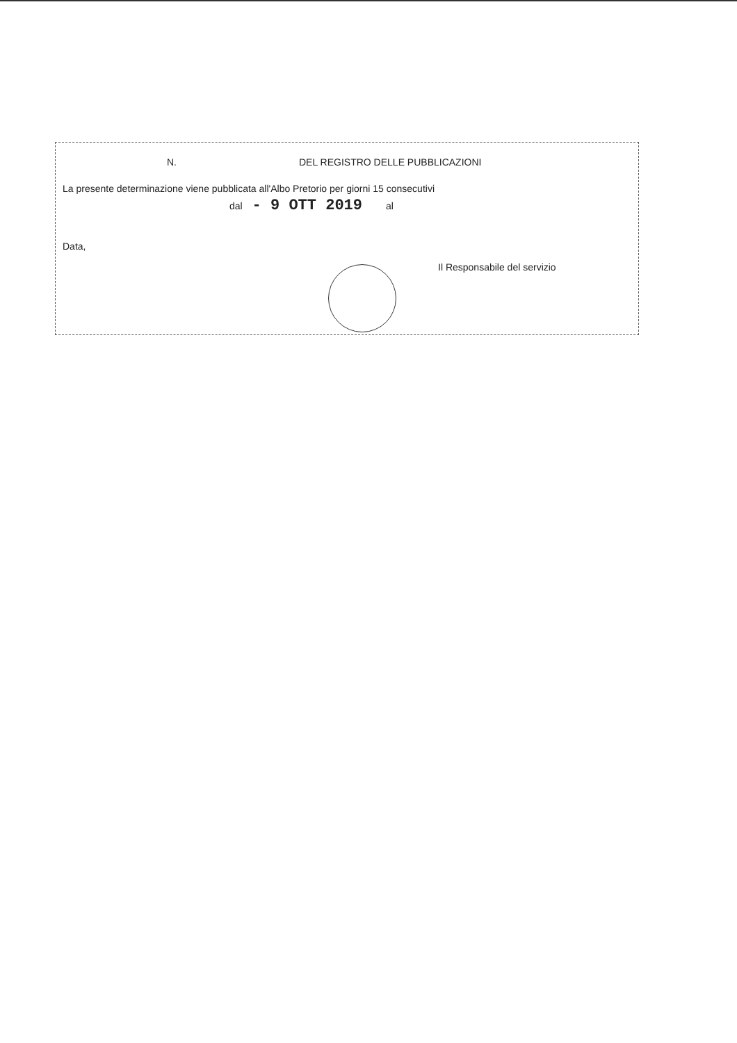N. DEL REGISTRO DELLE PUBBLICAZIONI
La presente determinazione viene pubblicata all'Albo Pretorio per giorni 15 consecutivi
dal - 9 OTT 2019 al
Data,
Il Responsabile del servizio